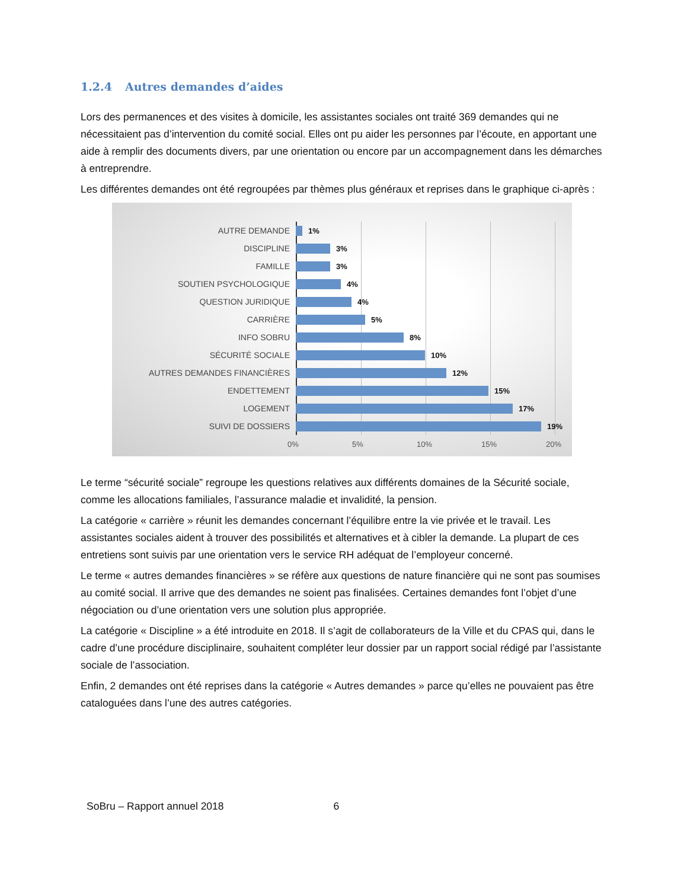1.2.4 Autres demandes d’aides
Lors des permanences et des visites à domicile, les assistantes sociales ont traité 369 demandes qui ne nécessitaient pas d’intervention du comité social. Elles ont pu aider les personnes par l’écoute, en apportant une aide à remplir des documents divers, par une orientation ou encore par un accompagnement dans les démarches à entreprendre.
Les différentes demandes ont été regroupées par thèmes plus généraux et reprises dans le graphique ci-après :
AUTRE DEMANDE 1%
DISCIPLINE 3%
FAMILLE 3%
SOUTIEN PSYCHOLOGIQUE 4%
QUESTION JURIDIQUE 4%
CARRIÈRE 5%
INFO SOBRU 8%
SÉCURITÉ SOCIALE 10%
AUTRES DEMANDES FINANCIÈRES 12%
ENDETTEMENT 15%
LOGEMENT 17%
SUIVI DE DOSSIERS 19%
0% 5% 10% 15% 20%
Le terme “sécurité sociale” regroupe les questions relatives aux différents domaines de la Sécurité sociale, comme les allocations familiales, l’assurance maladie et invalidité, la pension.
La catégorie « carrière » réunit les demandes concernant l’équilibre entre la vie privée et le travail. Les assistantes sociales aident à trouver des possibilités et alternatives et à cibler la demande. La plupart de ces entretiens sont suivis par une orientation vers le service RH adéquat de l’employeur concerné.
Le terme « autres demandes financières » se réfère aux questions de nature financière qui ne sont pas soumises au comité social. Il arrive que des demandes ne soient pas finalisées. Certaines demandes font l’objet d’une négociation ou d’une orientation vers une solution plus appropriée.
La catégorie « Discipline » a été introduite en 2018. Il s’agit de collaborateurs de la Ville et du CPAS qui, dans le cadre d’une procédure disciplinaire, souhaitent compléter leur dossier par un rapport social rédigé par l’assistante sociale de l’association.
Enfin, 2 demandes ont été reprises dans la catégorie « Autres demandes » parce qu’elles ne pouvaient pas être cataloguées dans l’une des autres catégories.
SoBru – Rapport annuel 2018 6